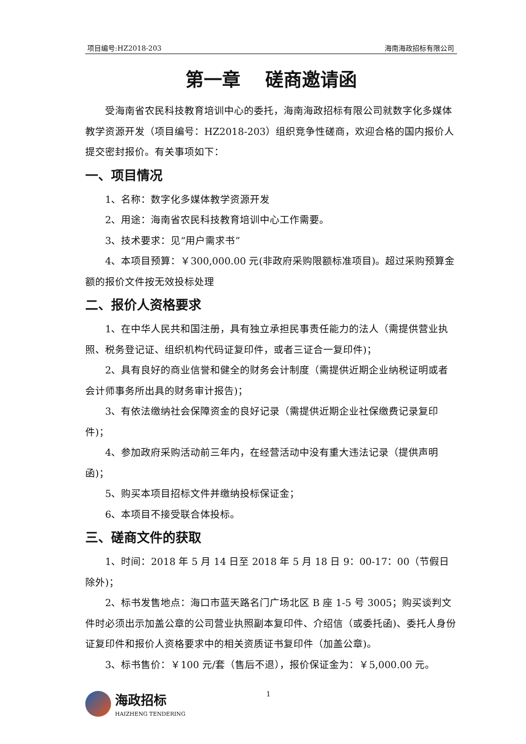项目编号:HZ2018-203 海南海政招标有限公司
第一章　 磋商邀请函
受海南省农民科技教育培训中心的委托，海南海政招标有限公司就数字化多媒体教学资源开发（项目编号：HZ2018-203）组织竞争性磋商，欢迎合格的国内报价人提交密封报价。有关事项如下：
一、项目情况
1、名称：数字化多媒体教学资源开发
2、用途：海南省农民科技教育培训中心工作需要。
3、技术要求：见“用户需求书”
4、本项目预算：￥300,000.00 元(非政府采购限额标准项目)。超过采购预算金额的报价文件按无效投标处理
二、报价人资格要求
1、在中华人民共和国注册，具有独立承担民事责任能力的法人（需提供营业执照、税务登记证、组织机构代码证复印件，或者三证合一复印件)；
2、具有良好的商业信誉和健全的财务会计制度（需提供近期企业纳税证明或者会计师事务所出具的财务审计报告)；
3、有依法缴纳社会保障资金的良好记录（需提供近期企业社保缴费记录复印件)；
4、参加政府采购活动前三年内，在经营活动中没有重大违法记录（提供声明函)；
5、购买本项目招标文件并缴纳投标保证金；
6、本项目不接受联合体投标。
三、磋商文件的获取
1、时间：2018 年 5 月 14 日至 2018 年 5 月 18 日 9：00-17：00（节假日除外)；
2、标书发售地点：海口市蓝天路名门广场北区 B 座 1-5 号 3005；购买谈判文件时必须出示加盖公章的公司营业执照副本复印件、介绍信（或委托函)、委托人身份证复印件和报价人资格要求中的相关资质证书复印件（加盖公章)。
3、标书售价：￥100 元/套（售后不退），报价保证金为：￥5,000.00 元。
海政招标
HAIZHENG TENDERING
1